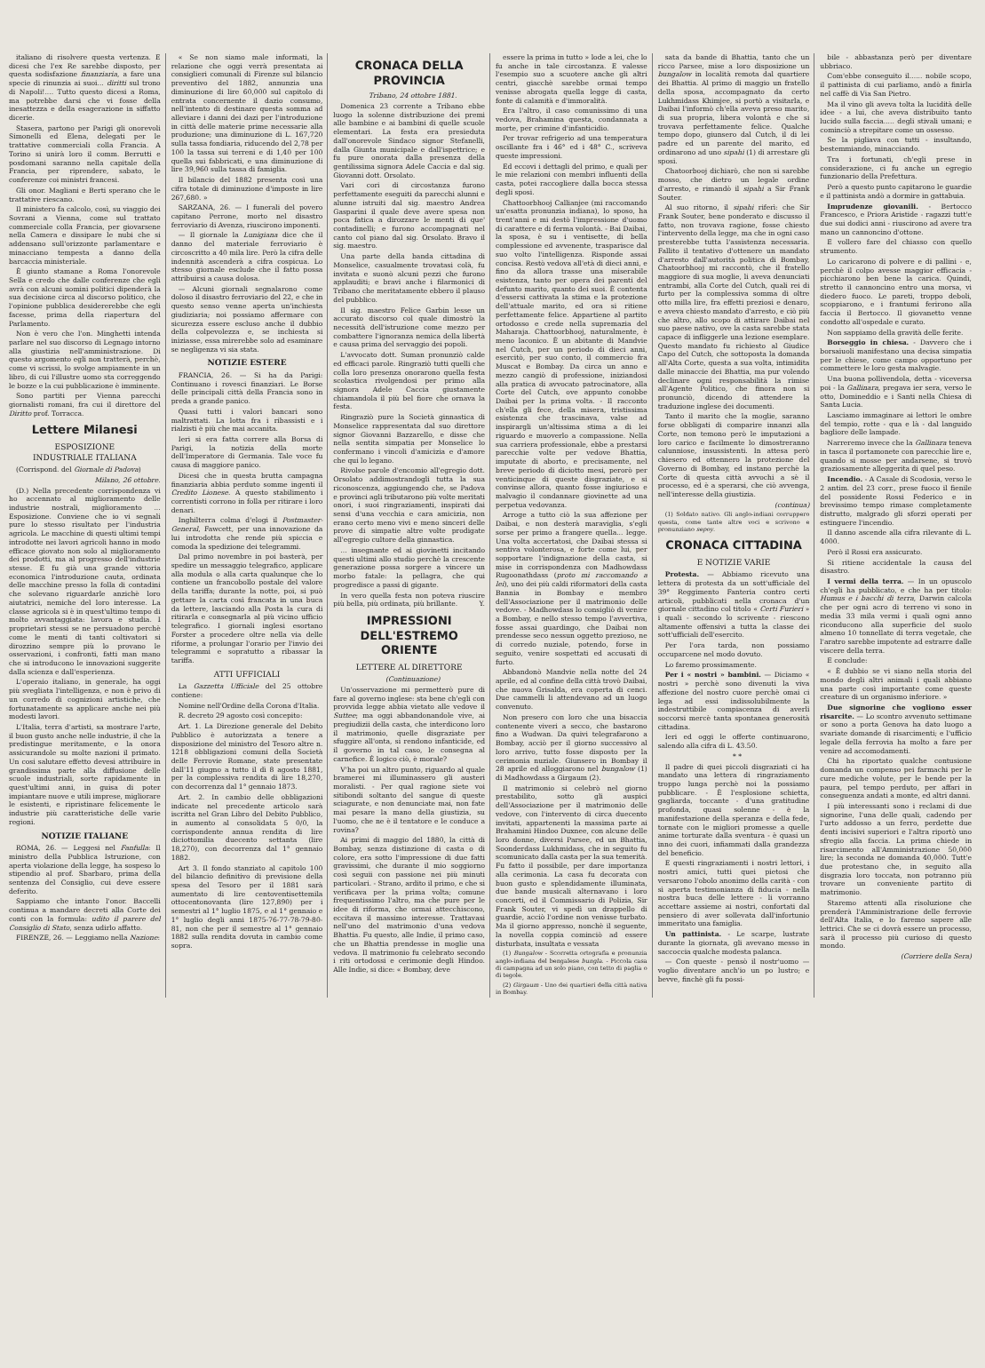italiano di risolvere questa vertenza. E dicesi che l'ex Re sarebbe disposto, per questa sodisfazione finanziaria, a fare una specie di rinunzia ai suoi... diritti sul trono di Napoli!.... Tutto questo dicesi a Roma, ma potrebbe darsi che vi fosse della inesattezza e della esagerazione in siffatto dicerie.
Stasera, partono per Parigi gli onorevoli Simonelli ed Elena, delegati per le trattative commerciali colla Francia. A Torino si unirà loro il comm. Berrutti e posdomani saranno nella capitale della Francia, per riprendere, sabato, le conferenze coi ministri francesi.
Gli onor. Magliani e Berti sperano che le trattative riescano.
Il ministero fa calcolo, così, su viaggio dei Sovrani a Vienna, come sul trattato commerciale colla Francia, per giovarsene nella Camera e dissipare le nubi che si addensano sull'orizzonte parlamentare e minacciano tempesta a danno della barcaccia ministeriale.
È giunto stamane a Roma l'onorevole Sella e credo che dalle conferenze che egli avrà con alcuni uomini politici dipenderà la sua decisione circa al discorso politico, che l'opinione pubblica desidererebbe che egli facesse, prima della riapertura del Parlamento.
Non è vero che l'on. Minghetti intenda parlare nel suo discorso di Legnago intorno alla giustizia nell'amministrazione. Di questo argomento egli non tratterà, perchè, come vi scrissi, lo svolge ampiamente in un libro, di cui l'illustre uomo sta correggendo le bozze e la cui pubblicazione è imminente.
Sono partiti per Vienna parecchi giornalisti romani, fra cui il direttore del Diritto prof. Torracca.
Lettere Milanesi
ESPOSIZIONE
INDUSTRIALE ITALIANA
(Corrispond. del Giornale di Padova)
Milano, 26 ottobre.
(D.) Nella precedente corrispondenza vi ho accennato al miglioramento delle industrie nostrali, miglioramento ... Esposizione. Conviene che io vi segnali pure lo stesso risultato per l'industria agricola. Le macchine di questi ultimi tempi introdotte nei lavori agricoli hanno in modo efficace giovato non solo al miglioramento dei prodotti, ma al progresso dell'industrie stesse. E fu già una grande vittoria economica l'introduzione cauta, ordinata delle macchine presso la folla di contadini che solevano riguardarle anzichè loro aiutatrici, nemiche del loro interesse. La classe agricola si è in quest'ultimo tempo di molto avvantaggiata: lavora e studia. I proprietari stessi se ne persuadono perchè come le menti di tanti coltivatori si dirozzino sempre più lo provano le osservazioni, i confronti, fatti man mano che si introducono le innovazioni suggerite dalla scienza e dall'esperienza.
L'operaio italiano, in generale, ha oggi più svegliata l'intelligenza, e non è privo di un corredo di cognizioni artistiche, che fortunatamente sa applicare anche nei più modesti lavori.
L'Italia, terra d'artisti, sa mostrare l'arte, il buon gusto anche nelle industrie, il che la predistingue meritamente, e la onora assicurandole su molte nazioni il primato. Un cosi salutare effetto devesi attribuire in grandissima parte alla diffusione delle scuole industriali, sorte rapidamente in quest'ultimi anni, in guisa di poter impiantare nuove e utili imprese, migliorare le esistenti, e ripristinare felicemente le industrie più caratteristiche delle varie regioni.
NOTIZIE ITALIANE
ROMA, 26. — Leggesi nel Fanfulla: Il ministro della Pubblica Istruzione, con aperta violazione della legge, ha sospeso lo stipendio al prof. Sbarbaro, prima della sentenza del Consiglio, cui deve essere deferito.
Sappiamo che intanto l'onor. Baccelli continua a mandare decreti alla Corte dei conti con la formula: udito il parere del Consiglio di Stato, senza udirlo affatto.
FIRENZE, 26. — Leggiamo nella Nazione:
« Se non siamo male informati, la relazione che oggi verrà presentata ai consiglieri comunali di Firenze sul bilancio preventivo del 1882, annunzia una diminuzione di lire 60,000 sul capitolo di entrata concernente il dazio consumo, nell'intento di destinare questa somma ad alleviare i danni dei dazi per l'introduzione in città delle materie prime necessarie alla produzione; una diminuzione di L. 167,720 sulla tassa fondiaria, riducendo del 2,78 per 100 la tassa sui terreni e di 1,40 per 100 quella sui fabbricati, e una diminuzione di lire 39,960 sulla tassa di famiglia.
Il bilancio del 1882 presenta così una cifra totale di diminuzione d'imposte in lire 267,680. »
SARZANA, 26. — I funerali del povero capitano Perrone, morto nel disastro ferroviario di Avenza, riuscirono imponenti.
— Il giornale la Lunigiana dice che il danno del materiale ferroviario è circoscritto a 40 mila lire. Però la cifra delle indennità ascenderà a cifra cospicua. Lo stesso giornale esclude che il fatto possa attribuirsi a causa dolosa.
— Alcuni giornali segnalarono come doloso il disastro ferroviario del 22, e che in questo senso venne aperta un'inchiesta giudiziaria; noi possiamo affermare con sicurezza essere escluso anche il dubbio della colpevolezza e, se inchiesta si iniziasse, essa mirerebbe solo ad esaminare se negligenza vi sia stata.
NOTIZIE ESTERE
FRANCIA, 26. — Si ha da Parigi: Continuano i rovesci finanziari. Le Borse delle principali città della Francia sono in preda a grande panico.
Quasi tutti i valori bancari sono maltrattati. La lotta fra i ribassisti e i rialzisti è più che mai accanita.
Ieri si era fatta correre alla Borsa di Parigi, la notizia della morte dell'Imperatore di Germania. Tale voce fu causa di maggiore panico.
Dicesi che in questa brutta campagna finanziaria abbia perduto somme ingenti il Credito Lionese. A questo stabilimento i correntisti corrono in folla per ritirare i loro denari.
Inghilterra colma d'elogi il Postmaster-General, Fawcett, per una innovazione da lui introdotta che rende più spiccia e comoda la spedizione dei telegrammi.
Dal primo novembre in poi basterà, per spedire un messaggio telegrafico, applicare alla modula o alla carta qualunque che lo contiene un francobollo postale del valore della tariffa; durante la notte, poi, si può gettare la carta così francata in una buca da lettere, lasciando alla Posta la cura di ritirarla e consegnarla al più vicino ufficio telegrafico. I giornali inglesi esortano Forster a procedere oltre nella via delle riforme, a prolungar l'orario per l'invio dei telegrammi e sopratutto a ribassar la tariffa.
ATTI UFFICIALI
La Gazzetta Ufficiale del 25 ottobre contiene:
Nomine nell'Ordine della Corona d'Italia.
R. decreto 29 agosto così concepito:
Art. 1. La Direzione generale del Debito Pubblico è autorizzata a tenere a disposizione del ministro del Tesoro altre n. 1218 obbligazioni comuni della Società delle Ferrovie Romane, state presentate dall'11 giugno a tutto il dì 8 agosto 1881, per la complessiva rendita di lire 18,270, con decorrenza dal 1° gennaio 1873.
Art. 2. In cambio delle obbligazioni indicate nel precedente articolo sarà iscritta nel Gran Libro del Debito Pubblico, in aumento al consolidata 5 0/0, la corrispondente annua rendita di lire diciottomilia duecento settanta (lire 18,270), con decorrenza dal 1° gennaio 1882.
Art 3. Il fondo stanziato al capitolo 100 del bilancio definitivo di previsione della spesa del Tesoro per il 1881 sarà aumentato di lire centoventisettemila ottocentonovanta (lire 127,890) per i semestri al 1° luglio 1875, e al 1° gennaio e 1° luglio degli anni 1875-76-77-78-79-80-81, non che per il semestre al 1° gennaio 1882 sulla rendita dovuta in cambio come sopra.
CRONACA DELLA PROVINCIA
Tribano, 24 ottobre 1881.
Domenica 23 corrente a Tribano ebbe luogo la solenne distribuzione dei premi alle bambine e ai bambini di quelle scuole elementari. La festa era presieduta dall'onorevole Sindaco signor Stefanelli, dalla Giunta municipale e dall'ispettrice; e fu pure onorata dalla presenza della gentilissima signora Adele Caccia e dal sig. Giovanni dott. Orsolato.
Vari cori di circostanza furono perfettamente eseguiti da parecchi alunni e alunne istruiti dal sig. maestro Andrea Gasparini il quale deve avere spesa non poca fatica a dirozzare le menti di que' contadinelli; e furono accompagnati nel canto col piano dal sig. Orsolato. Bravo il sig. maestro.
Una parte della banda cittadina di Monselice, casualmente trovatasi colà, fu invitata e suonò alcuni pezzi che furono applauditi; e bravi anche i filarmonici di Tribano che meritatamente ebbero il plauso del pubblico.
Il sig. maestro Felice Garbin lesse un accurato discorso col quale dimostrò la necessità dell'istruzione come mezzo per combattere l'ignoranza nemica della libertà e causa prima del servaggio dei popoli.
L'avvocato dott. Suman pronunziò calde ed efficaci parole. Ringraziò tutti quelli che colla loro presenza onorarono quella festa scolastica rivolgendosi per primo alla signora Adele Caccia giustamente chiamandola il più bel fiore che ornava la festa.
Ringraziò pure la Società ginnastica di Monselice rappresentata dal suo direttore signor Giovanni Bazzarello, e disse che nella sentita simpatia per Monselice lo confermano i vincoli d'amicizia e d'amore che qui lo legano.
Rivolse parole d'encomio all'egregio dott. Orsolato addimostrandogli tutta la sua riconoscenza, aggiungendo che, se Padova e provinci agli tributarono più volte meritati onori, i suoi ringraziamenti, inspirati dai sensi d'una vecchia e cara amicizia, non erano certo meno vivi e meno sinceri delle prove di simpatie altre volte prodigate all'egregio cultore della ginnastica.
... insegnante ed ai giovinetti incitando questi ultimi allo studio perchè la crescente generazione possa sorgere a vincere un morbo fatale: la pellagra, che qui progredisce a passi di gigante.
In vero quella festa non poteva riuscire più bella, più ordinata, più brillante. Y.
IMPRESSIONI
DELL'ESTREMO ORIENTE
LETTERE AL DIRETTORE
(Continuazione)
Un'osservazione mi permetterò pure di fare al governo inglese: sta bene ch'egli con provvida legge abbia vietato alle vedove il Suttee; ma oggi abbandonandole vive, ai pregiudizii della casta, che interdicono loro il matrimonio, quelle disgraziate per sfuggire all'onta, si rendono infanticide, ed il governo in tal caso, le consegna al carnefice. É logico ciò, è morale?
V'ha poi un altro punto, riguardo al quale bramerei mi illuminassero gli austeri moralisti. - Per qual ragione siete voi sitibondi soltanto del sangue di queste sciagurate, e non denunciate mai, non fate mai pesare la mano della giustizia, su l'uomo, che ne è il tentatore e le conduce a rovina?
Ai primi di maggio del 1880, la città di Bombay, senza distinzione di casta o di colore, era sotto l'impressione di due fatti gravissimi, che durante il mio soggiorno così seguii con passione nei più minuti particolari. - Strano, ardito il primo, e che si verificava per la prima volta; comune frequentissimo l'altro, ma che pure per le idee di riforma, che ormai attecchiscono, eccitava il massimo interesse. Trattavasi nell'uno del matrimonio d'una vedova Bhattia. Fu questo, alle Indie, il primo caso, che un Bhattia prendesse in moglie una vedova. Il matrimonio fu celebrato secondo i riti ortodossi e cerimonie degli Hindoo. Alle Indie, si dice: « Bombay, deve
essere la prima in tutto » lode a lei, che lo fu anche in tale circostanza. E valesse l'esempio suo a scuotere anche gli altri centri, giacchè sarebbe ormai tempo venisse abrogata quella legge di casta, fonte di calamità e d'immoralità.
Era l'altro, il caso comunissimo di una vedova, Brahamina questa, condannata a morte, per crimine d'infanticidio.
Per trovar refrigerio ad una temperatura oscillante fra i 46° ed i 48° C., scriveva queste impressioni.
Ed eccovi i dettagli del primo, e quali per le mie relazioni con membri influenti della casta, potei raccogliere dalla bocca stessa degli sposi.
Chattoorbhooj Callianjee (mi raccomando un'esatta pronunzia indiana), lo sposo, ha trent'anni e mi destò l'impressione d'uomo di carattere e di ferma volontà. - Bai Daibai, la sposa, è su i ventisette, di bella complessione ed avvenente, trasparisce dal suo volto l'intelligenza. Risponde assai concisa. Restò vedova all'età di dieci anni, e fino da allora trasse una miserabile esistenza, tanto per opera dei parenti del defunto marito, quanto dei suoi. È contenta d'essersi cattivata la stima e la protezione dell'attuale marito, ed ora si ritiene perfettamente felice. Appartiene al partito ortodosso e crede nella supremazia del Maharaja. Chattoorbhooj, naturalmente, è meno laconico. È un abitante di Mandvie nel Cutch, per un periodo di dieci anni, esercitò, per suo conto, il commercio fra Muscat e Bombay. Da circa un anno e mezzo cangiò di professione, iniziandosi alla pratica di avvocato patrocinatore, alla Corte del Cutch, ove appunto conobbe Daibai per la prima volta. - Il racconto ch'ella gli fece, della misera, tristissima esistenza che trascinava, valse ad inspirargli un'altissima stima a di lei riguardo e muoverlo a compassione. Nella sua carriera professionale, ebbe a prestarsi parecchie volte per vedove Bhattia, imputate di aborto, e precisamente, nel breve periodo di diciotto mesi, perorò per venticinque di queste disgraziate, e si convinse allora, quanto fosse ingiurioso e malvagio il condannare giovinette ad una perpetua vedovanza.
Arroge a tutto ciò la sua affezione per Daibai, e non desterà maraviglia, s'egli sorse per primo a frangere quella... legge. Una volta accertatosi, che Daibai stessa si sentiva volonterosa, e forte come lui, per sopportare l'indignazione della casta, si mise in corrispondenza con Madhowdass Rugoonathdass (proto mi raccomando a lei), uno dei più caldi riformatori della casta Bannia in Bombay e membro dell'Associazione per il matrimonio delle vedove. - Madhowdass lo consigliò di venire a Bombay, e nello stesso tempo l'avvertiva, fosse assai guardingo, che Daibai non prendesse seco nessun oggetto prezioso, ne di corredo nuziale, potendo, forse in seguito, venire sospettati ed accusati di furto.
Abbandonò Mandvie nella notte del 24 aprile, ed al confine della città trovò Daibai, che nuova Grisalda, era coperta di cenci. Due cammelli li attendevano ad un luogo convenuto.
Non presero con loro che una bisaccia contenente viveri a secco, che bastarono fino a Wudwan. Da quivi telegrafarono a Bombay, acciò per il giorno successivo al loro arrivo, tutto fosse disposto per la cerimonia nuziale. Giunsero in Bombay il 28 aprile ed alloggiarono nel bungalow (1) di Madhowdass a Girgaum (2).
Il matrimonio si celebrò nel giorno prestabilito, sotto gli auspici dell'Associazione per il matrimonio delle vedove, con l'intervento di circa duecento invitati, appartenenti la massima parte ai Brahamini Hindoo Duxnee, con alcune delle loro donne, diversi Parsee, ed un Bhattia, Soonderdass Lukhmidass, che in seguito fu scomunicato dalla casta per la sua temerità. Fu fatto il possibile, per dare importanza alla cerimonia. La casa fu decorata con buon gusto e splendidamente illuminata, due bande musicali alternavano i loro concerti, ed il Commissario di Polizia, Sir Frank Souter, vi spedì un drappello di guardie, acciò l'ordine non venisse turbato. Ma il giorno appresso, nonchè il seguente, la novella coppia cominciò ad essere disturbata, insultata e vessata
(1) Bungalow - Scorretta ortografia e pronunzia anglo-indiana del bengalese bungla. - Piccola casa di campagna ad un solo piano, con tetto di paglia o di tegole.
(2) Girgaum - Uno dei quartieri della città nativa in Bombay.
sata da bande di Bhattia, tanto che un ricco Parsee, mise a loro disposizione un bungalow in località remota dal quartiere dei Bhattia. Al primo di maggio un fratello della sposa, accompagnato da certo Lukhmidass Khimjee, si portò a visitarla, e Daibai l'informò ch'ella aveva preso marito, di sua propria, libera volontà e che si trovava perfettamente felice. Qualche tempo dopo, giunsero dal Cutch, il di lei padre ed un parente del marito, ed ordinarono ad uno sipahi (1) di arrestare gli sposi.
Chatoorbooj dichiarò, che non si sarebbe mosso, che dietro un legale ordine d'arresto, e rimandò il sipahi a Sir Frank Souter.
Al suo ritorno, il sipahi riferì: che Sir Frank Souter, bene ponderato e discusso il fatto, non trovava ragione, fosse chiesto l'intervento della legge, ma che in ogni caso presterebbe tutta l'assistenza necessaria. Fallito il tentativo d'ottenere un mandato d'arresto dall'autorità politica di Bombay, Chatoorbhooj mi raccontò, che il fratello maggiore di sua moglie, li aveva denunciati entrambi, alla Corte del Cutch, quali rei di furto per la complessiva somma di oltre otto milla lire, fra effetti preziosi e denaro, e aveva chiesto mandato d'arresto, e ciò più che altro, allo scopo di attirare Daibai nel suo paese nativo, ove la casta sarebbe stata capace di infliggerle una lezione esemplare. Questo mandato fu richiesto al Giudice Capo del Cutch, che sottoposta la domanda all'Alta Corte, questa a sua volta, intimidita dalle minaccie dei Bhattia, ma pur volendo declinare ogni responsabilità la rimise all'Agente Politico, che finora non si pronunciò, dicendo di attendere la traduzione inglese dei documenti.
Tanto il marito che la moglie, saranno forse obbligati di comparire innanzi alla Corte, non temono però le imputazioni a loro carico e facilmente lo dimostreranno calunniose, insussistenti. In attesa però chiesero ed ottennero la protezione del Governo di Bombay, ed instano perchè la Corte di questa città avvochi a sè il processo, ed è a sperarsi, che ciò avvenga, nell'interesse della giustizia.
(continua)
(1) Soldato nativo. Gli anglo-indiani corruppero questa, come tante altre voci e scrivono e pronunziano sepoy.
CRONACA CITTADINA
E NOTIZIE VARIE
Protesta. — Abbiamo ricevuto una lettera di protesta da un sott'ufficiale del 39° Reggimento Fanteria contro certi articoli, pubblicati nella cronaca d'un giornale cittadino col titolo « Certi Furieri » i quali - secondo lo scrivente - riescono altamente offensivi a tutta la classe dei sott'ufficiali dell'esercito.
Per l'ora tarda, non possiamo occuparcene nel modo dovuto.
Lo faremo prossimamente.
Per i « nostri » bambini. — Diciamo « nostri » perchè sono divenuti la viva affezione del nostro cuore perchè omai ci lega ad essi indissolubilmente la indestruttibile compiacenza di averli soccorsi mercè tanta spontanea generosità cittadina.
Ieri ed oggi le offerte continuarono, salendo alla cifra di L. 43.50.
* *
Il padre di quei piccoli disgraziati ci ha mandato una lettera di ringraziamento troppo lunga perchè noi la possiamo pubblicare. - È l'esplosione schietta, gagliarda, toccante - d'una gratitudine profonda, quasi solenne - è la manifestazione della speranza e della fede, tornate con le migliori promesse a quelle anime torturate dalla sventura - è quasi un inno dei cuori, infiammati dalla grandezza del beneficio.
E questi ringraziamenti i nostri lettori, i nostri amici, tutti quei pietosi che versarono l'obolo anonimo della carità - con sì aperta testimonianza di fiducia - nella nostra buca delle lettere - li vorranno accettare assieme ai nostri, confortati dal pensiero di aver sollevata dall'infortunio immeritato una famiglia.
Un pattinista. - Le scarpe, lustrate durante la giornata, gli avevano messo in saccoccia qualche modesta palanca.
— Con queste - pensò il nostr'uomo — voglio diventare anch'io un po lustro; e bevve, finchè gli fu possi-
bile - abbastanza però per diventare ubbriaco.
Com'ebbe conseguito il...... nobile scopo, il pattinista di cui parliamo, andò a finirla nel caffè di Via San Pietro.
Ma il vino gli aveva tolta la lucidità delle idee - a lui, che aveva distribuito tanto lucido sulla faccia..... degli stivali umani; e cominciò a strepitare come un ossesso.
Se la pigliava con tutti - insultando, bestemmiando, minacciando.
Tra i fortunati, ch'egli prese in considerazione, ci fu anche un egregio funzionario della Prefettura.
Però a questo punto capitarono le guardie e il pattinista andò a dormire in gattabuia.
Imprudenze giovanili. - Bertocco Francesco, e Priora Aristide - ragazzi tutt'e due sui dodici anni - riuscirono ad avere tra mano un cannoncino d'ottone.
E vollero fare del chiasso con quello strumento.
Lo caricarono di polvere e di pallini - e, perchè il colpo avesse maggior efficacia - picchiarono ben bene la carica. Quindi, stretto il cannoncino entro una morsa, vi diedero fuoco. Le pareti, troppo deboli, scoppiarono, e i frantumi ferirono alla faccia il Bertocco. Il giovanetto venne condotto all'ospedale e curato.
Non sappiamo della gravità delle ferite.
Borseggio in chiesa. - Davvero che i borsaiuoli manifestano una decisa simpatia per le chiese, come campo opportuno per commettere le loro gesta malvagie.
Una buona pollivendola, detta - viceversa poi - la Gallinara, pregava ier sera, verso le otto, Domineddio e i Santi nella Chiesa di Santa Lucia.
Lasciamo immaginare ai lettori le ombre del tempio, rotte - qua e là - dal languido bagliore delle lampade.
Narreremo invece che la Gallinara teneva in tasca il portamonete con parecchie lire e, quando si mosse per andarsene, si trovò graziosamente alleggerita di quel peso.
Incendio. - A Casale di Scodosia, verso le 2 antim. del 23 corr., prese fuoco il fienile del possidente Rossi Federico e in brevissimo tempo rimase completamente distrutto, malgrado gli sforzi operati per estinguere l'incendio.
Il danno ascende alla cifra rilevante di L. 4000.
Però il Rossi era assicurato.
Si ritiene accidentale la causa del disastro.
I vermi della terra. — In un opuscolo ch'egli ha pubblicato, e che ha per titolo: Humus e i bacchi di terra, Darwin calcola che per ogni acro di terreno vi sono in media 33 mila vermi i quali ogni anno riconducono alla superficie del suolo almeno 10 tonnellate di terra vegetale, che l'aratro sarebbe impotente ad estrarre dalle viscere della terra.
E conclude:
« È dubbio se vi siano nella storia del mondo degli altri animali i quali abbiano una parte così importante come queste creature di un organismo inferiore. »
Due signorine che vogliono esser risarcite. — Lo scontro avvenuto settimane or sono a porta Genova ha dato luogo a svariate domande di risarcimenti; e l'ufficio legale della ferrovia ha molto a fare per venire ad accomodamenti.
Chi ha riportato qualche contusione domanda un compenso pei farmachi per le cure mediche volute, per le bende per la paura, pel tempo perduto, per affari in conseguenza andati a monte, ed altri danni.
I più interessanti sono i reclami di due signorine, l'una delle quali, cadendo per l'urto addosso a un ferro, perdette due denti incisivi superiori e l'altra riportò uno sfregio alla faccia. La prima chiede in risarcimento all'Amministrazione 50,000 lire; la seconda ne domanda 40,000. Tutt'e due protestano che, in seguito alla disgrazia loro toccata, non potranno più trovare un conveniente partito di matrimonio.
Staremo attenti alla risoluzione che prenderà l'Amministrazione delle ferrovie dell'Alta Italia, e lo faremo sapere alle lettrici. Che se ci dovrà essere un processo, sarà il processo più curioso di questo mondo.
(Corriere della Sera)